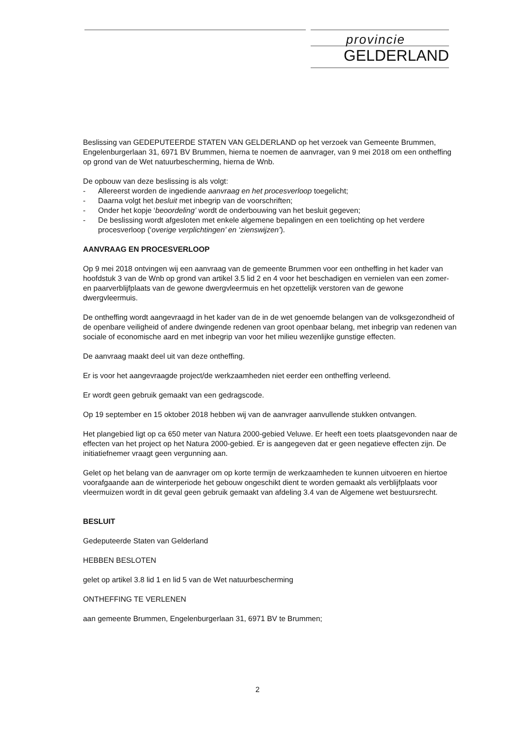provincie
GELDERLAND
Beslissing van GEDEPUTEERDE STATEN VAN GELDERLAND op het verzoek van Gemeente Brummen, Engelenburgerlaan 31, 6971 BV Brummen, hierna te noemen de aanvrager, van 9 mei 2018 om een ontheffing op grond van de Wet natuurbescherming, hierna de Wnb.
De opbouw van deze beslissing is als volgt:
- Allereerst worden de ingediende aanvraag en het procesverloop toegelicht;
- Daarna volgt het besluit met inbegrip van de voorschriften;
- Onder het kopje ‘beoordeling’ wordt de onderbouwing van het besluit gegeven;
- De beslissing wordt afgesloten met enkele algemene bepalingen en een toelichting op het verdere procesverloop (‘overige verplichtingen’ en ‘zienswijzen’).
AANVRAAG EN PROCESVERLOOP
Op 9 mei 2018 ontvingen wij een aanvraag van de gemeente Brummen voor een ontheffing in het kader van hoofdstuk 3 van de Wnb op grond van artikel 3.5 lid 2 en 4 voor het beschadigen en vernielen van een zomer- en paarverblijfplaats van de gewone dwergvleermuis en het opzettelijk verstoren van de gewone dwergvleermuis.
De ontheffing wordt aangevraagd in het kader van de in de wet genoemde belangen van de volksgezondheid of de openbare veiligheid of andere dwingende redenen van groot openbaar belang, met inbegrip van redenen van sociale of economische aard en met inbegrip van voor het milieu wezenlijke gunstige effecten.
De aanvraag maakt deel uit van deze ontheffing.
Er is voor het aangevraagde project/de werkzaamheden niet eerder een ontheffing verleend.
Er wordt geen gebruik gemaakt van een gedragscode.
Op 19 september en 15 oktober 2018 hebben wij van de aanvrager aanvullende stukken ontvangen.
Het plangebied ligt op ca 650 meter van Natura 2000-gebied Veluwe. Er heeft een toets plaatsgevonden naar de effecten van het project op het Natura 2000-gebied. Er is aangegeven dat er geen negatieve effecten zijn. De initiatiefnemer vraagt geen vergunning aan.
Gelet op het belang van de aanvrager om op korte termijn de werkzaamheden te kunnen uitvoeren en hiertoe voorafgaande aan de winterperiode het gebouw ongeschikt dient te worden gemaakt als verblijfplaats voor vleermuizen wordt in dit geval geen gebruik gemaakt van afdeling 3.4 van de Algemene wet bestuursrecht.
BESLUIT
Gedeputeerde Staten van Gelderland
HEBBEN BESLOTEN
gelet op artikel 3.8 lid 1 en lid 5 van de Wet natuurbescherming
ONTHEFFING TE VERLENEN
aan gemeente Brummen, Engelenburgerlaan 31, 6971 BV te Brummen;
2